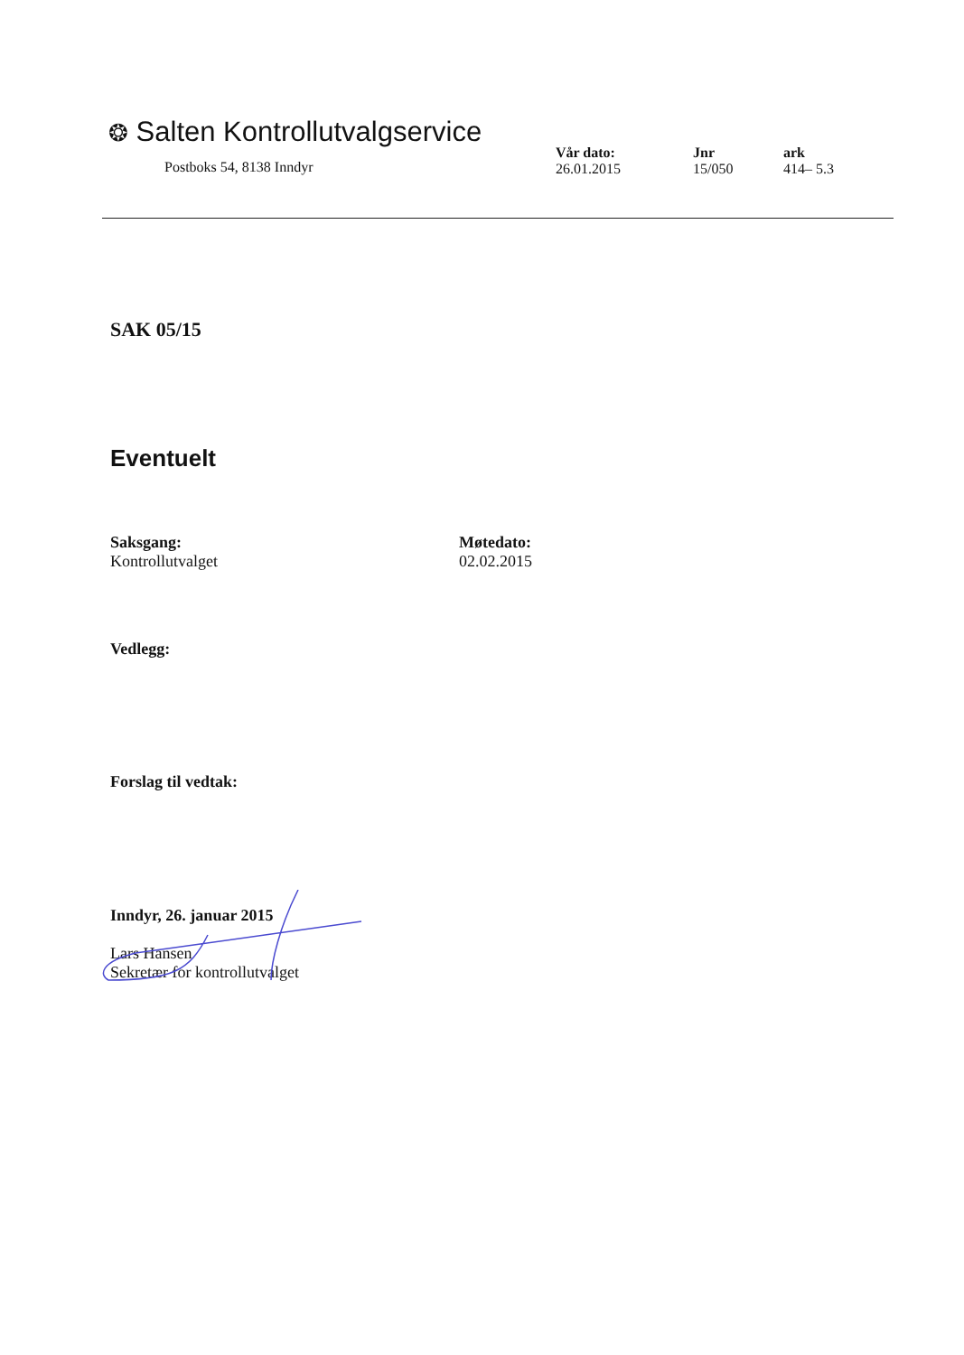❂ Salten Kontrollutvalgservice
Postboks 54, 8138 Inndyr
Vår dato:
26.01.2015
Jnr
15/050
ark
414– 5.3
SAK 05/15
Eventuelt
Saksgang:
Kontrollutvalget
Møtedato:
02.02.2015
Vedlegg:
Forslag til vedtak:
Inndyr, 26. januar 2015
Lars Hansen
Sekretær for kontrollutvalget